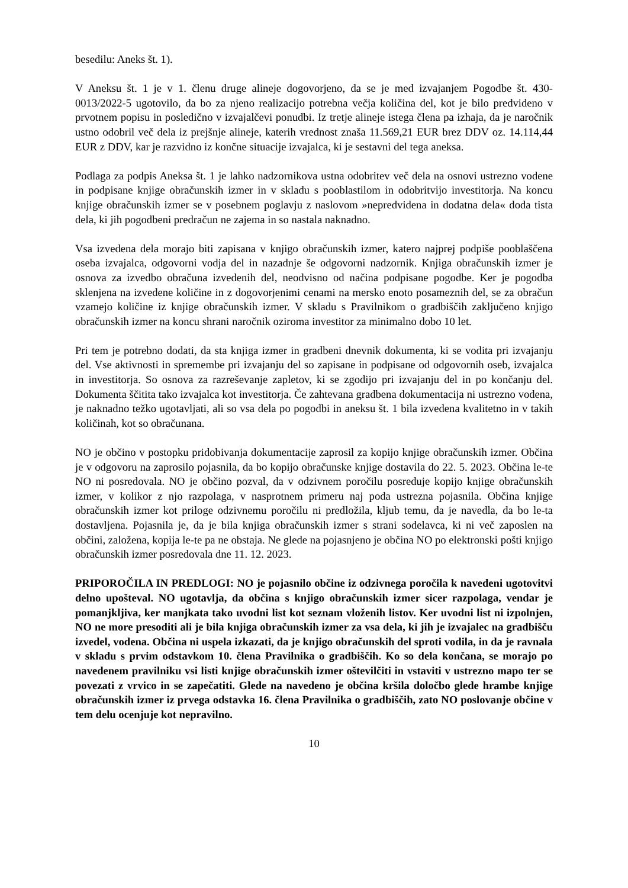besedilu: Aneks št. 1).
V Aneksu št. 1 je v 1. členu druge alineje dogovorjeno, da se je med izvajanjem Pogodbe št. 430-0013/2022-5 ugotovilo, da bo za njeno realizacijo potrebna večja količina del, kot je bilo predvideno v prvotnem popisu in posledično v izvajalčevi ponudbi. Iz tretje alineje istega člena pa izhaja, da je naročnik ustno odobril več dela iz prejšnje alineje, katerih vrednost znaša 11.569,21 EUR brez DDV oz. 14.114,44 EUR z DDV, kar je razvidno iz končne situacije izvajalca, ki je sestavni del tega aneksa.
Podlaga za podpis Aneksa št. 1 je lahko nadzornikova ustna odobritev več dela na osnovi ustrezno vodene in podpisane knjige obračunskih izmer in v skladu s pooblastilom in odobritvijo investitorja. Na koncu knjige obračunskih izmer se v posebnem poglavju z naslovom »nepredvidena in dodatna dela« doda tista dela, ki jih pogodbeni predračun ne zajema in so nastala naknadno.
Vsa izvedena dela morajo biti zapisana v knjigo obračunskih izmer, katero najprej podpiše pooblaščena oseba izvajalca, odgovorni vodja del in nazadnje še odgovorni nadzornik. Knjiga obračunskih izmer je osnova za izvedbo obračuna izvedenih del, neodvisno od načina podpisane pogodbe. Ker je pogodba sklenjena na izvedene količine in z dogovorjenimi cenami na mersko enoto posameznih del, se za obračun vzamejo količine iz knjige obračunskih izmer. V skladu s Pravilnikom o gradbiščih zaključeno knjigo obračunskih izmer na koncu shrani naročnik oziroma investitor za minimalno dobo 10 let.
Pri tem je potrebno dodati, da sta knjiga izmer in gradbeni dnevnik dokumenta, ki se vodita pri izvajanju del. Vse aktivnosti in spremembe pri izvajanju del so zapisane in podpisane od odgovornih oseb, izvajalca in investitorja. So osnova za razreševanje zapletov, ki se zgodijo pri izvajanju del in po končanju del. Dokumenta ščitita tako izvajalca kot investitorja. Če zahtevana gradbena dokumentacija ni ustrezno vodena, je naknadno težko ugotavljati, ali so vsa dela po pogodbi in aneksu št. 1 bila izvedena kvalitetno in v takih količinah, kot so obračunana.
NO je občino v postopku pridobivanja dokumentacije zaprosil za kopijo knjige obračunskih izmer. Občina je v odgovoru na zaprosilo pojasnila, da bo kopijo obračunske knjige dostavila do 22. 5. 2023. Občina le-te NO ni posredovala. NO je občino pozval, da v odzivnem poročilu posreduje kopijo knjige obračunskih izmer, v kolikor z njo razpolaga, v nasprotnem primeru naj poda ustrezna pojasnila. Občina knjige obračunskih izmer kot priloge odzivnemu poročilu ni predložila, kljub temu, da je navedla, da bo le-ta dostavljena. Pojasnila je, da je bila knjiga obračunskih izmer s strani sodelavca, ki ni več zaposlen na občini, založena, kopija le-te pa ne obstaja. Ne glede na pojasnjeno je občina NO po elektronski pošti knjigo obračunskih izmer posredovala dne 11. 12. 2023.
PRIPOROČILA IN PREDLOGI: NO je pojasnilo občine iz odzivnega poročila k navedeni ugotovitvi delno upošteval. NO ugotavlja, da občina s knjigo obračunskih izmer sicer razpolaga, vendar je pomanjkljiva, ker manjkata tako uvodni list kot seznam vloženih listov. Ker uvodni list ni izpolnjen, NO ne more presoditi ali je bila knjiga obračunskih izmer za vsa dela, ki jih je izvajalec na gradbišču izvedel, vodena. Občina ni uspela izkazati, da je knjigo obračunskih del sproti vodila, in da je ravnala v skladu s prvim odstavkom 10. člena Pravilnika o gradbiščih. Ko so dela končana, se morajo po navedenem pravilniku vsi listi knjige obračunskih izmer oštevilčiti in vstaviti v ustrezno mapo ter se povezati z vrvico in se zapečatiti. Glede na navedeno je občina kršila določbo glede hrambe knjige obračunskih izmer iz prvega odstavka 16. člena Pravilnika o gradbiščih, zato NO poslovanje občine v tem delu ocenjuje kot nepravilno.
10